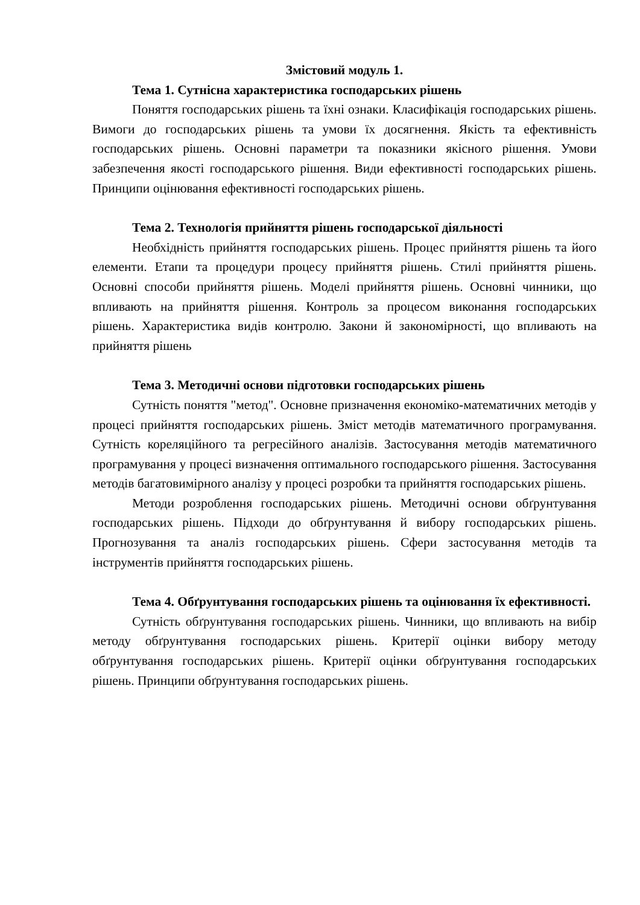Змістовий модуль 1.
Тема 1. Сутнісна характеристика господарських рішень
Поняття господарських рішень та їхні ознаки. Класифікація господарських рішень. Вимоги до господарських рішень та умови їх досягнення. Якість та ефективність господарських рішень. Основні параметри та показники якісного рішення. Умови забезпечення якості господарського рішення. Види ефективності господарських рішень. Принципи оцінювання ефективності господарських рішень.
Тема 2. Технологія прийняття рішень господарської діяльності
Необхідність прийняття господарських рішень. Процес прийняття рішень та його елементи. Етапи та процедури процесу прийняття рішень. Стилі прийняття рішень. Основні способи прийняття рішень. Моделі прийняття рішень. Основні чинники, що впливають на прийняття рішення. Контроль за процесом виконання господарських рішень. Характеристика видів контролю. Закони й закономірності, що впливають на прийняття рішень
Тема 3. Методичні основи підготовки господарських рішень
Сутність поняття "метод". Основне призначення економіко-математичних методів у процесі прийняття господарських рішень. Зміст методів математичного програмування. Сутність кореляційного та регресійного аналізів. Застосування методів математичного програмування у процесі визначення оптимального господарського рішення. Застосування методів багатовимірного аналізу у процесі розробки та прийняття господарських рішень.
Методи розроблення господарських рішень. Методичні основи обґрунтування господарських рішень. Підходи до обґрунтування й вибору господарських рішень. Прогнозування та аналіз господарських рішень. Сфери застосування методів та інструментів прийняття господарських рішень.
Тема 4. Обґрунтування господарських рішень та оцінювання їх ефективності.
Сутність обґрунтування господарських рішень. Чинники, що впливають на вибір методу обґрунтування господарських рішень. Критерії оцінки вибору методу обґрунтування господарських рішень. Критерії оцінки обґрунтування господарських рішень. Принципи обґрунтування господарських рішень.